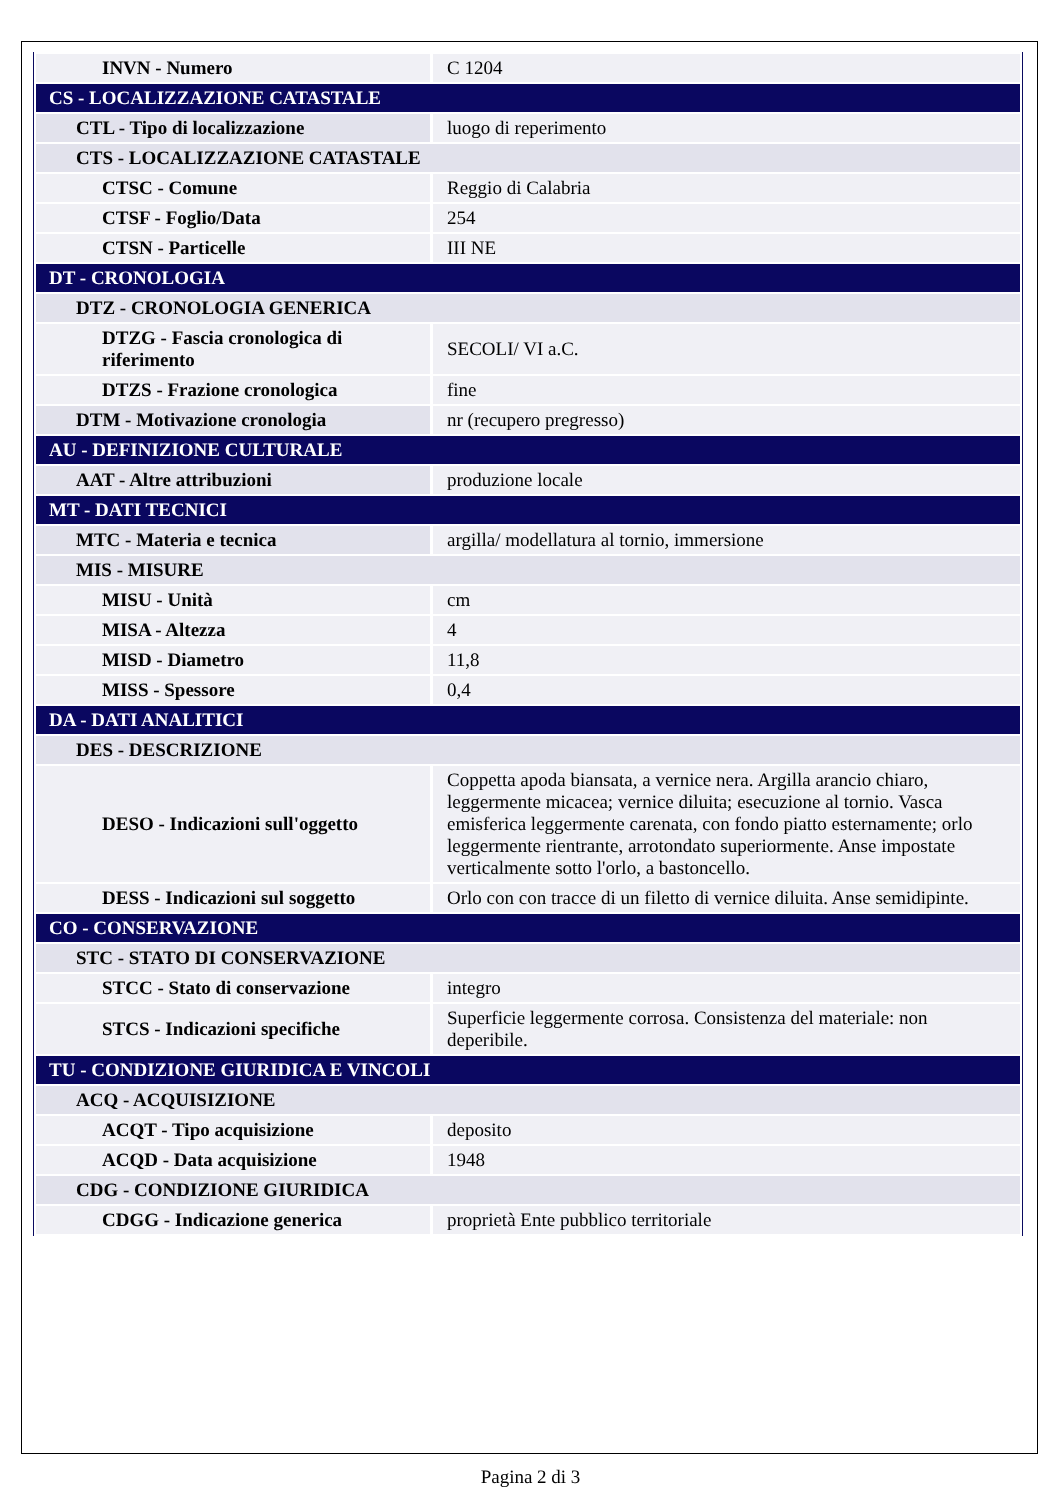| INVN - Numero | C 1204 |
| CS - LOCALIZZAZIONE CATASTALE | |
| CTL - Tipo di localizzazione | luogo di reperimento |
| CTS - LOCALIZZAZIONE CATASTALE | |
| CTSC - Comune | Reggio di Calabria |
| CTSF - Foglio/Data | 254 |
| CTSN - Particelle | III NE |
| DT - CRONOLOGIA | |
| DTZ - CRONOLOGIA GENERICA | |
| DTZG - Fascia cronologica di riferimento | SECOLI/ VI a.C. |
| DTZS - Frazione cronologica | fine |
| DTM - Motivazione cronologia | nr (recupero pregresso) |
| AU - DEFINIZIONE CULTURALE | |
| AAT - Altre attribuzioni | produzione locale |
| MT - DATI TECNICI | |
| MTC - Materia e tecnica | argilla/ modellatura al tornio, immersione |
| MIS - MISURE | |
| MISU - Unità | cm |
| MISA - Altezza | 4 |
| MISD - Diametro | 11,8 |
| MISS - Spessore | 0,4 |
| DA - DATI ANALITICI | |
| DES - DESCRIZIONE | |
| DESO - Indicazioni sull'oggetto | Coppetta apoda biansata, a vernice nera. Argilla arancio chiaro, leggermente micacea; vernice diluita; esecuzione al tornio. Vasca emisferica leggermente carenata, con fondo piatto esternamente; orlo leggermente rientrante, arrotondato superiormente. Anse impostate verticalmente sotto l'orlo, a bastoncello. |
| DESS - Indicazioni sul soggetto | Orlo con con tracce di un filetto di vernice diluita. Anse semidipinte. |
| CO - CONSERVAZIONE | |
| STC - STATO DI CONSERVAZIONE | |
| STCC - Stato di conservazione | integro |
| STCS - Indicazioni specifiche | Superficie leggermente corrosa. Consistenza del materiale: non deperibile. |
| TU - CONDIZIONE GIURIDICA E VINCOLI | |
| ACQ - ACQUISIZIONE | |
| ACQT - Tipo acquisizione | deposito |
| ACQD - Data acquisizione | 1948 |
| CDG - CONDIZIONE GIURIDICA | |
| CDGG - Indicazione generica | proprietà Ente pubblico territoriale |
Pagina 2 di 3